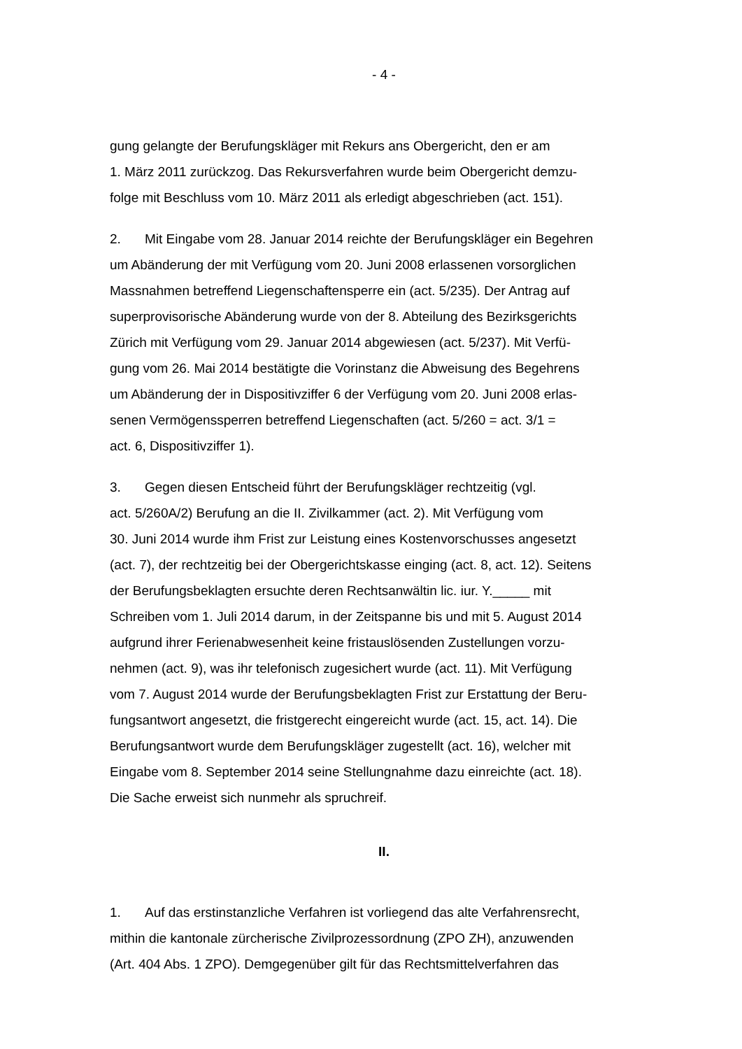- 4 -
gung gelangte der Berufungskläger mit Rekurs ans Obergericht, den er am
1. März 2011 zurückzog. Das Rekursverfahren wurde beim Obergericht demzu-
folge mit Beschluss vom 10. März 2011 als erledigt abgeschrieben (act. 151).
2. Mit Eingabe vom 28. Januar 2014 reichte der Berufungskläger ein Begehren
um Abänderung der mit Verfügung vom 20. Juni 2008 erlassenen vorsorglichen
Massnahmen betreffend Liegenschaftensperre ein (act. 5/235). Der Antrag auf
superprovisorische Abänderung wurde von der 8. Abteilung des Bezirksgerichts
Zürich mit Verfügung vom 29. Januar 2014 abgewiesen (act. 5/237). Mit Verfü-
gung vom 26. Mai 2014 bestätigte die Vorinstanz die Abweisung des Begehrens
um Abänderung der in Dispositivziffer 6 der Verfügung vom 20. Juni 2008 erlas-
senen Vermögenssperren betreffend Liegenschaften (act. 5/260 = act. 3/1 =
act. 6, Dispositivziffer 1).
3. Gegen diesen Entscheid führt der Berufungskläger rechtzeitig (vgl.
act. 5/260A/2) Berufung an die II. Zivilkammer (act. 2). Mit Verfügung vom
30. Juni 2014 wurde ihm Frist zur Leistung eines Kostenvorschusses angesetzt
(act. 7), der rechtzeitig bei der Obergerichtskasse einging (act. 8, act. 12). Seitens
der Berufungsbeklagten ersuchte deren Rechtsanwältin lic. iur. Y._____ mit
Schreiben vom 1. Juli 2014 darum, in der Zeitspanne bis und mit 5. August 2014
aufgrund ihrer Ferienabwesenheit keine fristauslösenden Zustellungen vorzu-
nehmen (act. 9), was ihr telefonisch zugesichert wurde (act. 11). Mit Verfügung
vom 7. August 2014 wurde der Berufungsbeklagten Frist zur Erstattung der Beru-
fungsantwort angesetzt, die fristgerecht eingereicht wurde (act. 15, act. 14). Die
Berufungsantwort wurde dem Berufungskläger zugestellt (act. 16), welcher mit
Eingabe vom 8. September 2014 seine Stellungnahme dazu einreichte (act. 18).
Die Sache erweist sich nunmehr als spruchreif.
II.
1. Auf das erstinstanzliche Verfahren ist vorliegend das alte Verfahrensrecht,
mithin die kantonale zürcherische Zivilprozessordnung (ZPO ZH), anzuwenden
(Art. 404 Abs. 1 ZPO). Demgegenüber gilt für das Rechtsmittelverfahren das